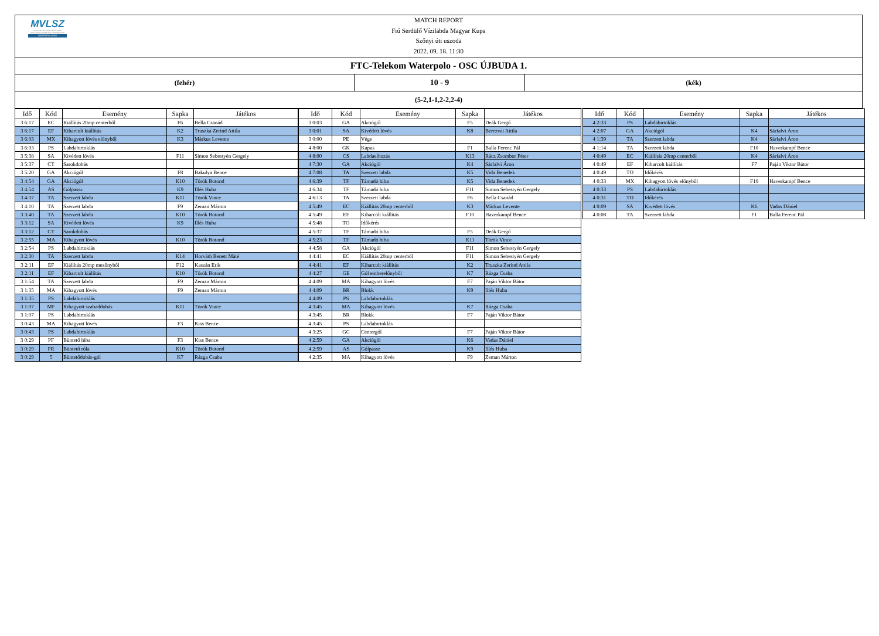MVLSZ
MAGYAR VÍZILABDA SZÖVETSÉG
HUNGARIAN WATER POLO FEDERATION
WATERPOLO.HU
MATCH REPORT
Fiú Serdülő Vízilabda Magyar Kupa
Szőnyi úti uszoda
2022. 09. 18. 11:30
FTC-Telekom Waterpolo - OSC ÚJBUDA 1.
(fehér)
10 - 9
(kék)
(5-2,1-1,2-2,2-4)
| Idő | Kód | Esemény | Sapka | Játékos |
| --- | --- | --- | --- | --- |
| 3 6:17 | EC | Kiállítás 20mp centerből | F6 | Bella Csanád |
| 3 6:17 | EF | Kiharcolt kiállítás | K2 | Truszka Zerind Attila |
| 3 6:03 | MX | Kihagyott lövés előnyből | K3 | Márkus Levente |
| 3 6:03 | PS | Labdabirtoklás | | |
| 3 5:38 | SA | Kivédett lövés | F11 | Simon Sebestyén Gergely |
| 3 5:37 | CT | Sarokdobás | | |
| 3 5:20 | GA | Akciógól | F8 | Bakulya Bence |
| 3 4:54 | GA | Akciógól | K10 | Török Botond |
| 3 4:54 | AS | Gólpassz | K9 | Illés Huba |
| 3 4:37 | TA | Szerzett labda | K11 | Török Vince |
| 3 4:10 | TA | Szerzett labda | F9 | Zeman Márton |
| 3 3:40 | TA | Szerzett labda | K10 | Török Botond |
| 3 3:12 | SA | Kivédett lövés | K9 | Illés Huba |
| 3 3:12 | CT | Sarokdobás | | |
| 3 2:55 | MA | Kihagyott lövés | K10 | Török Botond |
| 3 2:54 | PS | Labdabirtoklás | | |
| 3 2:30 | TA | Szerzett labda | K14 | Horváth Benett Máté |
| 3 2:11 | EF | Kiállítás 20mp mezőnyből | F12 | Kaszán Erik |
| 3 2:11 | EF | Kiharcolt kiállítás | K10 | Török Botond |
| 3 1:54 | TA | Szerzett labda | F9 | Zeman Márton |
| 3 1:35 | MA | Kihagyott lövés | F9 | Zeman Márton |
| 3 1:35 | PS | Labdabirtoklás | | |
| 3 1:07 | MF | Kihagyott szabaddobás | K11 | Török Vince |
| 3 1:07 | PS | Labdabirtoklás | | |
| 3 0:43 | MA | Kihagyott lövés | F3 | Kiss Bence |
| 3 0:43 | PS | Labdabirtoklás | | |
| 3 0:29 | PF | Büntető hiba | F3 | Kiss Bence |
| 3 0:29 | PR | Büntető róla | K10 | Török Botond |
| 3 0:29 | 5 | Büntetődobás-gól | K7 | Rázga Csaba |
| Idő | Kód | Esemény | Sapka | Játékos |
| --- | --- | --- | --- | --- |
| 3 0:03 | GA | Akciógól | F5 | Deák Gergő |
| 3 0:01 | SA | Kivédett lövés | K8 | Berezvai Attila |
| 3 0:00 | PE | Vége | | |
| 4 8:00 | GK | Kapus | F1 | Balla Ferenc Pál |
| 4 8:00 | CS | Labdaelhozás | K13 | Rácz Zsombor Péter |
| 4 7:30 | GA | Akciógól | K4 | Sárfalvi Áron |
| 4 7:08 | TA | Szerzett labda | K5 | Vida Benedek |
| 4 6:39 | TF | Támadó hiba | K5 | Vida Benedek |
| 4 6:34 | TF | Támadó hiba | F11 | Simon Sebestyén Gergely |
| 4 6:13 | TA | Szerzett labda | F6 | Bella Csanád |
| 4 5:49 | EC | Kiállítás 20mp centerből | K3 | Márkus Levente |
| 4 5:49 | EF | Kiharcolt kiállítás | F10 | Haverkampf Bence |
| 4 5:48 | TO | Időkérés | | |
| 4 5:37 | TF | Támadó hiba | F5 | Deák Gergő |
| 4 5:23 | TF | Támadó hiba | K11 | Török Vince |
| 4 4:58 | GA | Akciógól | F11 | Simon Sebestyén Gergely |
| 4 4:41 | EC | Kiállítás 20mp centerből | F11 | Simon Sebestyén Gergely |
| 4 4:41 | EF | Kiharcolt kiállítás | K2 | Truszka Zerind Attila |
| 4 4:27 | GE | Gól emberelőnyből | K7 | Rázga Csaba |
| 4 4:09 | MA | Kihagyott lövés | F7 | Paján Viktor Bátor |
| 4 4:09 | BR | Blokk | K9 | Illés Huba |
| 4 4:09 | PS | Labdabirtoklás | | |
| 4 3:45 | MA | Kihagyott lövés | K7 | Rázga Csaba |
| 4 3:45 | BR | Blokk | F7 | Paján Viktor Bátor |
| 4 3:45 | PS | Labdabirtoklás | | |
| 4 3:25 | GC | Centergól | F7 | Paján Viktor Bátor |
| 4 2:59 | GA | Akciógól | K6 | Vadas Dániel |
| 4 2:59 | AS | Gólpassz | K9 | Illés Huba |
| 4 2:35 | MA | Kihagyott lövés | F9 | Zeman Márton |
| Idő | Kód | Esemény | Sapka | Játékos |
| --- | --- | --- | --- | --- |
| 4 2:33 | PS | Labdabirtoklás | | |
| 4 2:07 | GA | Akciógól | K4 | Sárfalvi Áron |
| 4 1:39 | TA | Szerzett labda | K4 | Sárfalvi Áron |
| 4 1:14 | TA | Szerzett labda | F10 | Haverkampf Bence |
| 4 0:49 | EC | Kiállítás 20mp centerből | K4 | Sárfalvi Áron |
| 4 0:49 | EF | Kiharcolt kiállítás | F7 | Paján Viktor Bátor |
| 4 0:49 | TO | Időkérés | | |
| 4 0:33 | MX | Kihagyott lövés előnyből | F10 | Haverkampf Bence |
| 4 0:33 | PS | Labdabirtoklás | | |
| 4 0:31 | TO | Időkérés | | |
| 4 0:09 | SA | Kivédett lövés | K6 | Vadas Dániel |
| 4 0:08 | TA | Szerzett labda | F1 | Balla Ferenc Pál |